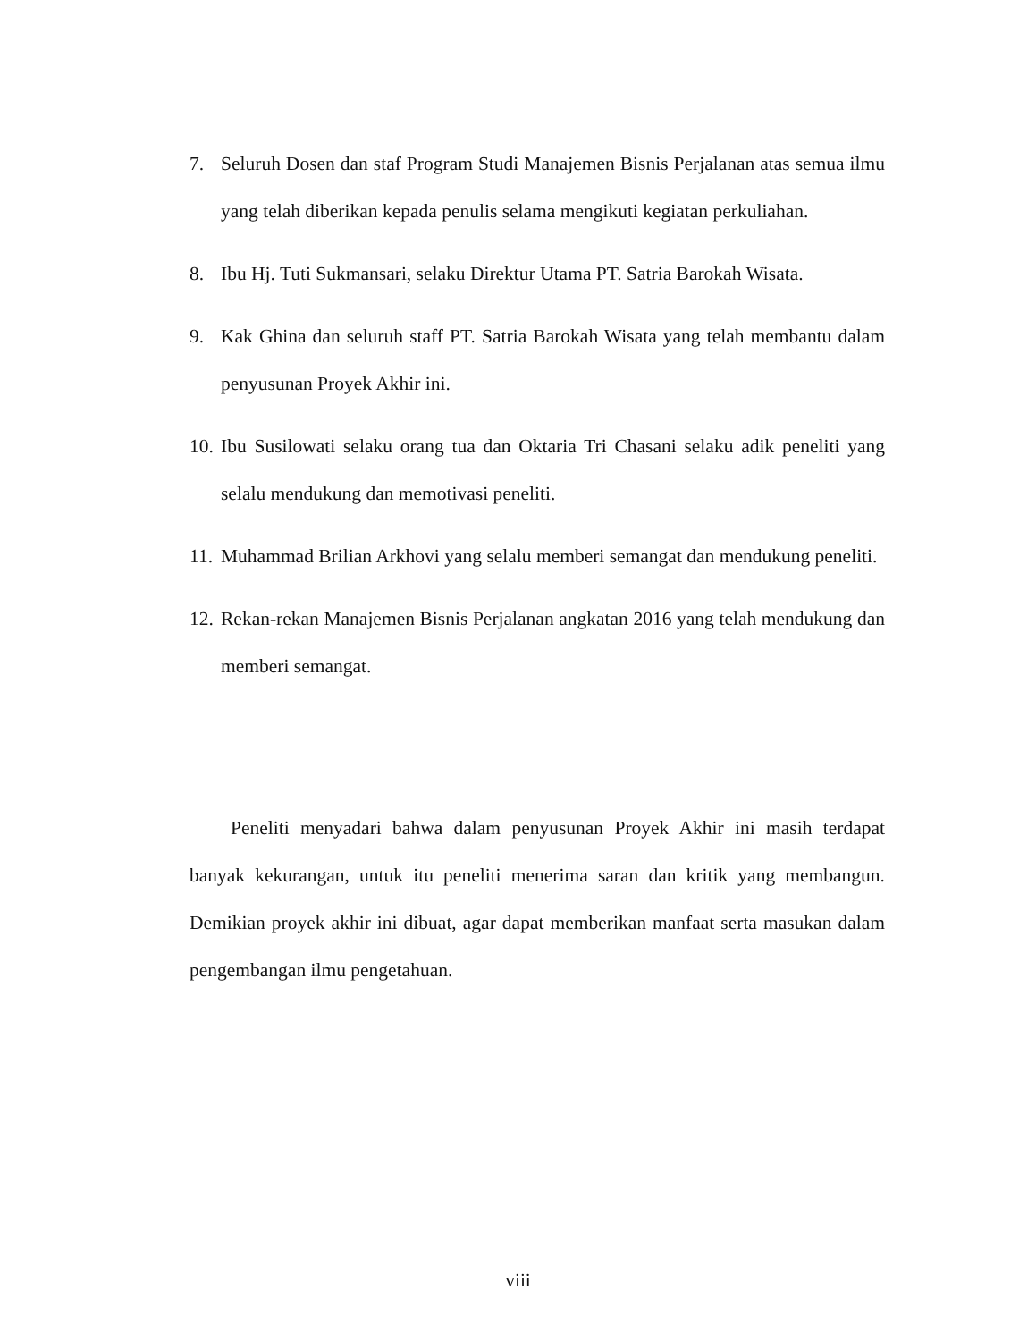7. Seluruh Dosen dan staf Program Studi Manajemen Bisnis Perjalanan atas semua ilmu yang telah diberikan kepada penulis selama mengikuti kegiatan perkuliahan.
8. Ibu Hj. Tuti Sukmansari, selaku Direktur Utama PT. Satria Barokah Wisata.
9. Kak Ghina dan seluruh staff PT. Satria Barokah Wisata yang telah membantu dalam penyusunan Proyek Akhir ini.
10. Ibu Susilowati selaku orang tua dan Oktaria Tri Chasani selaku adik peneliti yang selalu mendukung dan memotivasi peneliti.
11. Muhammad Brilian Arkhovi yang selalu memberi semangat dan mendukung peneliti.
12. Rekan-rekan Manajemen Bisnis Perjalanan angkatan 2016 yang telah mendukung dan memberi semangat.
Peneliti menyadari bahwa dalam penyusunan Proyek Akhir ini masih terdapat banyak kekurangan, untuk itu peneliti menerima saran dan kritik yang membangun. Demikian proyek akhir ini dibuat, agar dapat memberikan manfaat serta masukan dalam pengembangan ilmu pengetahuan.
viii